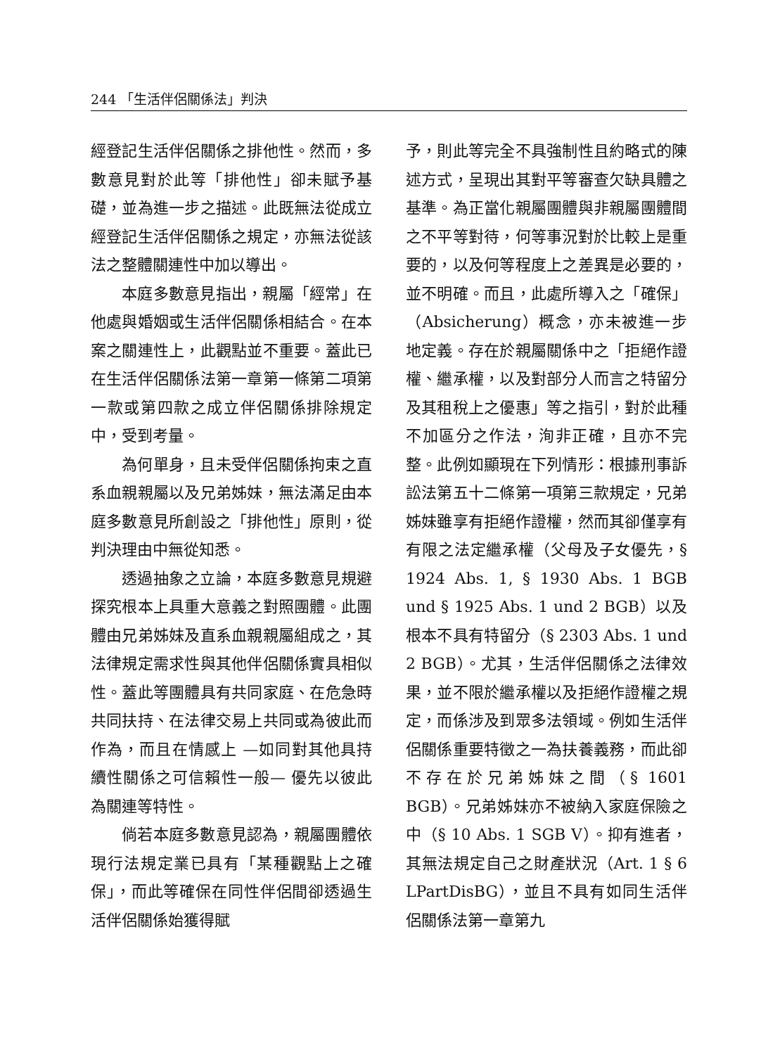244 「生活伴侶關係法」判決
經登記生活伴侶關係之排他性。然而，多數意見對於此等「排他性」卻未賦予基礎，並為進一步之描述。此既無法從成立經登記生活伴侶關係之規定，亦無法從該法之整體關連性中加以導出。
本庭多數意見指出，親屬「經常」在他處與婚姻或生活伴侶關係相結合。在本案之關連性上，此觀點並不重要。蓋此已在生活伴侶關係法第一章第一條第二項第一款或第四款之成立伴侶關係排除規定中，受到考量。
為何單身，且未受伴侶關係拘束之直系血親親屬以及兄弟姊妹，無法滿足由本庭多數意見所創設之「排他性」原則，從判決理由中無從知悉。
透過抽象之立論，本庭多數意見規避探究根本上具重大意義之對照團體。此團體由兄弟姊妹及直系血親親屬組成之，其法律規定需求性與其他伴侶關係實具相似性。蓋此等團體具有共同家庭、在危急時共同扶持、在法律交易上共同或為彼此而作為，而且在情感上 —如同對其他具持續性關係之可信賴性一般— 優先以彼此為關連等特性。
倘若本庭多數意見認為，親屬團體依現行法規定業已具有「某種觀點上之確保」，而此等確保在同性伴侶間卻透過生活伴侶關係始獲得賦
予，則此等完全不具強制性且約略式的陳述方式，呈現出其對平等審查欠缺具體之基準。為正當化親屬團體與非親屬團體間之不平等對待，何等事況對於比較上是重要的，以及何等程度上之差異是必要的，並不明確。而且，此處所導入之「確保」（Absicherung）概念，亦未被進一步地定義。存在於親屬關係中之「拒絕作證權、繼承權，以及對部分人而言之特留分及其租稅上之優惠」等之指引，對於此種不加區分之作法，洵非正確，且亦不完整。此例如顯現在下列情形：根據刑事訴訟法第五十二條第一項第三款規定，兄弟姊妹雖享有拒絕作證權，然而其卻僅享有有限之法定繼承權（父母及子女優先，§ 1924 Abs. 1, § 1930 Abs. 1 BGB und § 1925 Abs. 1 und 2 BGB）以及根本不具有特留分（§ 2303 Abs. 1 und 2 BGB）。尤其，生活伴侶關係之法律效果，並不限於繼承權以及拒絕作證權之規定，而係涉及到眾多法領域。例如生活伴侶關係重要特徵之一為扶養義務，而此卻不存在於兄弟姊妹之間（§ 1601 BGB）。兄弟姊妹亦不被納入家庭保險之中（§ 10 Abs. 1 SGB V）。抑有進者，其無法規定自己之財產狀況（Art. 1 § 6 LPartDisBG），並且不具有如同生活伴侶關係法第一章第九